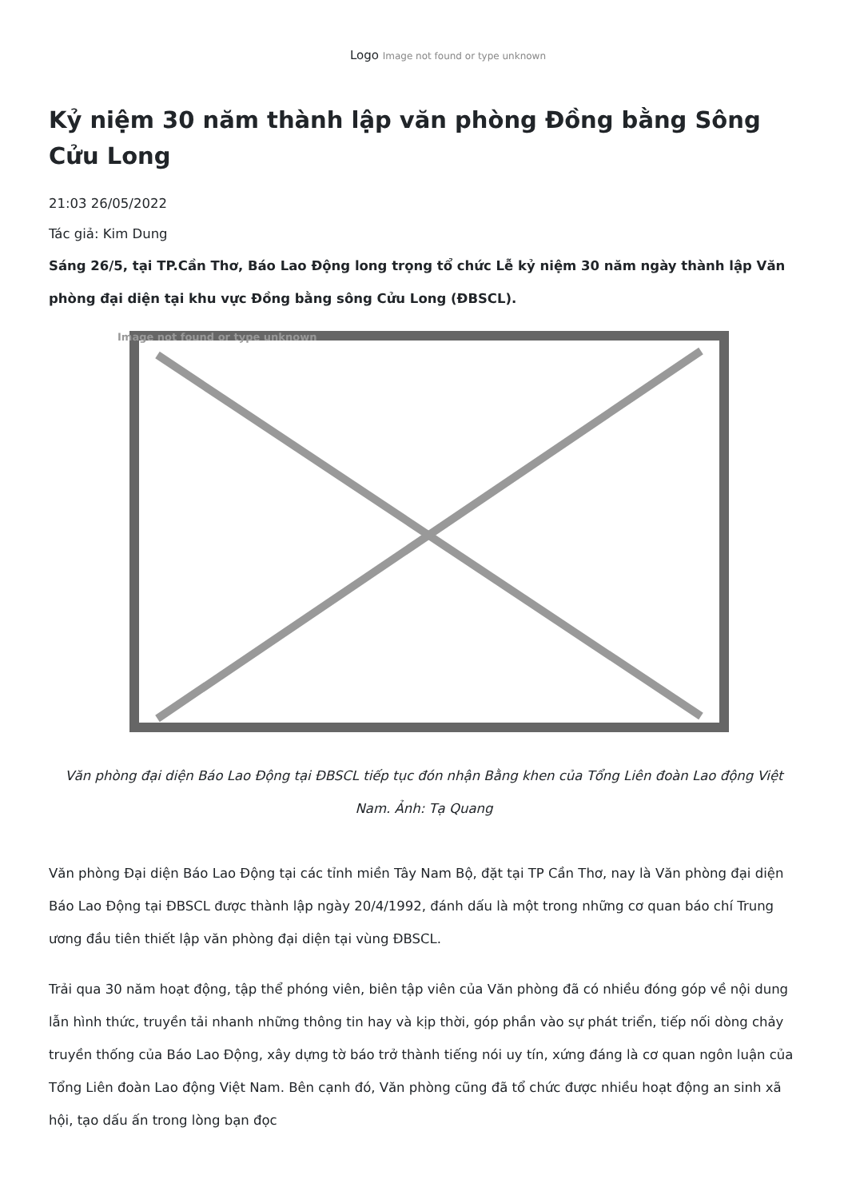Logo Image not found or type unknown
Kỷ niệm 30 năm thành lập văn phòng Đồng bằng Sông Cửu Long
21:03 26/05/2022
Tác giả: Kim Dung
Sáng 26/5, tại TP.Cần Thơ, Báo Lao Động long trọng tổ chức Lễ kỷ niệm 30 năm ngày thành lập Văn phòng đại diện tại khu vực Đồng bằng sông Cửu Long (ĐBSCL).
Image not found or type unknown
Văn phòng đại diện Báo Lao Động tại ĐBSCL tiếp tục đón nhận Bằng khen của Tổng Liên đoàn Lao động Việt Nam. Ảnh: Tạ Quang
Văn phòng Đại diện Báo Lao Động tại các tỉnh miền Tây Nam Bộ, đặt tại TP Cần Thơ, nay là Văn phòng đại diện Báo Lao Động tại ĐBSCL được thành lập ngày 20/4/1992, đánh dấu là một trong những cơ quan báo chí Trung ương đầu tiên thiết lập văn phòng đại diện tại vùng ĐBSCL.
Trải qua 30 năm hoạt động, tập thể phóng viên, biên tập viên của Văn phòng đã có nhiều đóng góp về nội dung lẫn hình thức, truyền tải nhanh những thông tin hay và kịp thời, góp phần vào sự phát triển, tiếp nối dòng chảy truyền thống của Báo Lao Động, xây dựng tờ báo trở thành tiếng nói uy tín, xứng đáng là cơ quan ngôn luận của Tổng Liên đoàn Lao động Việt Nam. Bên cạnh đó, Văn phòng cũng đã tổ chức được nhiều hoạt động an sinh xã hội, tạo dấu ấn trong lòng bạn đọc